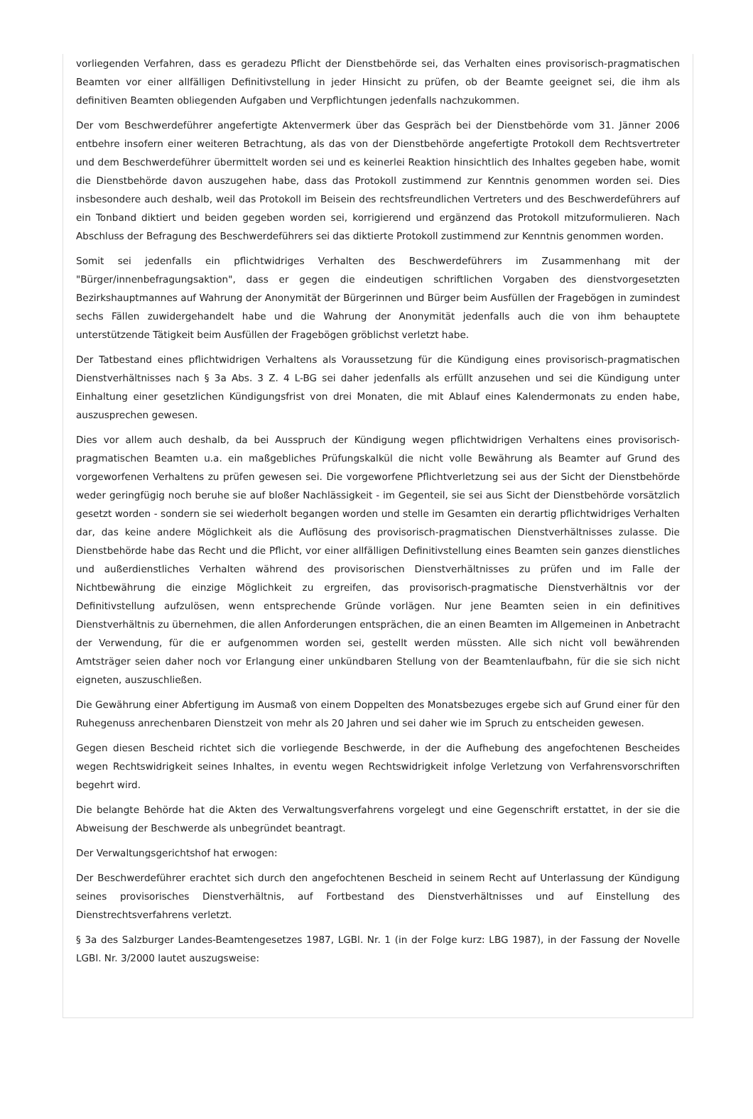vorliegenden Verfahren, dass es geradezu Pflicht der Dienstbehörde sei, das Verhalten eines provisorisch-pragmatischen Beamten vor einer allfälligen Definitivstellung in jeder Hinsicht zu prüfen, ob der Beamte geeignet sei, die ihm als definitiven Beamten obliegenden Aufgaben und Verpflichtungen jedenfalls nachzukommen.
Der vom Beschwerdeführer angefertigte Aktenvermerk über das Gespräch bei der Dienstbehörde vom 31. Jänner 2006 entbehre insofern einer weiteren Betrachtung, als das von der Dienstbehörde angefertigte Protokoll dem Rechtsvertreter und dem Beschwerdeführer übermittelt worden sei und es keinerlei Reaktion hinsichtlich des Inhaltes gegeben habe, womit die Dienstbehörde davon auszugehen habe, dass das Protokoll zustimmend zur Kenntnis genommen worden sei. Dies insbesondere auch deshalb, weil das Protokoll im Beisein des rechtsfreundlichen Vertreters und des Beschwerdeführers auf ein Tonband diktiert und beiden gegeben worden sei, korrigierend und ergänzend das Protokoll mitzuformulieren. Nach Abschluss der Befragung des Beschwerdeführers sei das diktierte Protokoll zustimmend zur Kenntnis genommen worden.
Somit sei jedenfalls ein pflichtwidriges Verhalten des Beschwerdeführers im Zusammenhang mit der "Bürger/innenbefragungsaktion", dass er gegen die eindeutigen schriftlichen Vorgaben des dienstvorgesetzten Bezirkshauptmannes auf Wahrung der Anonymität der Bürgerinnen und Bürger beim Ausfüllen der Fragebögen in zumindest sechs Fällen zuwidergehandelt habe und die Wahrung der Anonymität jedenfalls auch die von ihm behauptete unterstützende Tätigkeit beim Ausfüllen der Fragebögen gröblichst verletzt habe.
Der Tatbestand eines pflichtwidrigen Verhaltens als Voraussetzung für die Kündigung eines provisorisch-pragmatischen Dienstverhältnisses nach § 3a Abs. 3 Z. 4 L-BG sei daher jedenfalls als erfüllt anzusehen und sei die Kündigung unter Einhaltung einer gesetzlichen Kündigungsfrist von drei Monaten, die mit Ablauf eines Kalendermonats zu enden habe, auszusprechen gewesen.
Dies vor allem auch deshalb, da bei Ausspruch der Kündigung wegen pflichtwidrigen Verhaltens eines provisorisch-pragmatischen Beamten u.a. ein maßgebliches Prüfungskalkül die nicht volle Bewährung als Beamter auf Grund des vorgeworfenen Verhaltens zu prüfen gewesen sei. Die vorgeworfene Pflichtverletzung sei aus der Sicht der Dienstbehörde weder geringfügig noch beruhe sie auf bloßer Nachlässigkeit - im Gegenteil, sie sei aus Sicht der Dienstbehörde vorsätzlich gesetzt worden - sondern sie sei wiederholt begangen worden und stelle im Gesamten ein derartig pflichtwidriges Verhalten dar, das keine andere Möglichkeit als die Auflösung des provisorisch-pragmatischen Dienstverhältnisses zulasse. Die Dienstbehörde habe das Recht und die Pflicht, vor einer allfälligen Definitivstellung eines Beamten sein ganzes dienstliches und außerdienstliches Verhalten während des provisorischen Dienstverhältnisses zu prüfen und im Falle der Nichtbewährung die einzige Möglichkeit zu ergreifen, das provisorisch-pragmatische Dienstverhältnis vor der Definitivstellung aufzulösen, wenn entsprechende Gründe vorlägen. Nur jene Beamten seien in ein definitives Dienstverhältnis zu übernehmen, die allen Anforderungen entsprächen, die an einen Beamten im Allgemeinen in Anbetracht der Verwendung, für die er aufgenommen worden sei, gestellt werden müssten. Alle sich nicht voll bewährenden Amtsträger seien daher noch vor Erlangung einer unkündbaren Stellung von der Beamtenlaufbahn, für die sie sich nicht eigneten, auszuschließen.
Die Gewährung einer Abfertigung im Ausmaß von einem Doppelten des Monatsbezuges ergebe sich auf Grund einer für den Ruhegenuss anrechenbaren Dienstzeit von mehr als 20 Jahren und sei daher wie im Spruch zu entscheiden gewesen.
Gegen diesen Bescheid richtet sich die vorliegende Beschwerde, in der die Aufhebung des angefochtenen Bescheides wegen Rechtswidrigkeit seines Inhaltes, in eventu wegen Rechtswidrigkeit infolge Verletzung von Verfahrensvorschriften begehrt wird.
Die belangte Behörde hat die Akten des Verwaltungsverfahrens vorgelegt und eine Gegenschrift erstattet, in der sie die Abweisung der Beschwerde als unbegründet beantragt.
Der Verwaltungsgerichtshof hat erwogen:
Der Beschwerdeführer erachtet sich durch den angefochtenen Bescheid in seinem Recht auf Unterlassung der Kündigung seines provisorisches Dienstverhältnis, auf Fortbestand des Dienstverhältnisses und auf Einstellung des Dienstrechtsverfahrens verletzt.
§ 3a des Salzburger Landes-Beamtengesetzes 1987, LGBl. Nr. 1 (in der Folge kurz: LBG 1987), in der Fassung der Novelle LGBl. Nr. 3/2000 lautet auszugsweise: